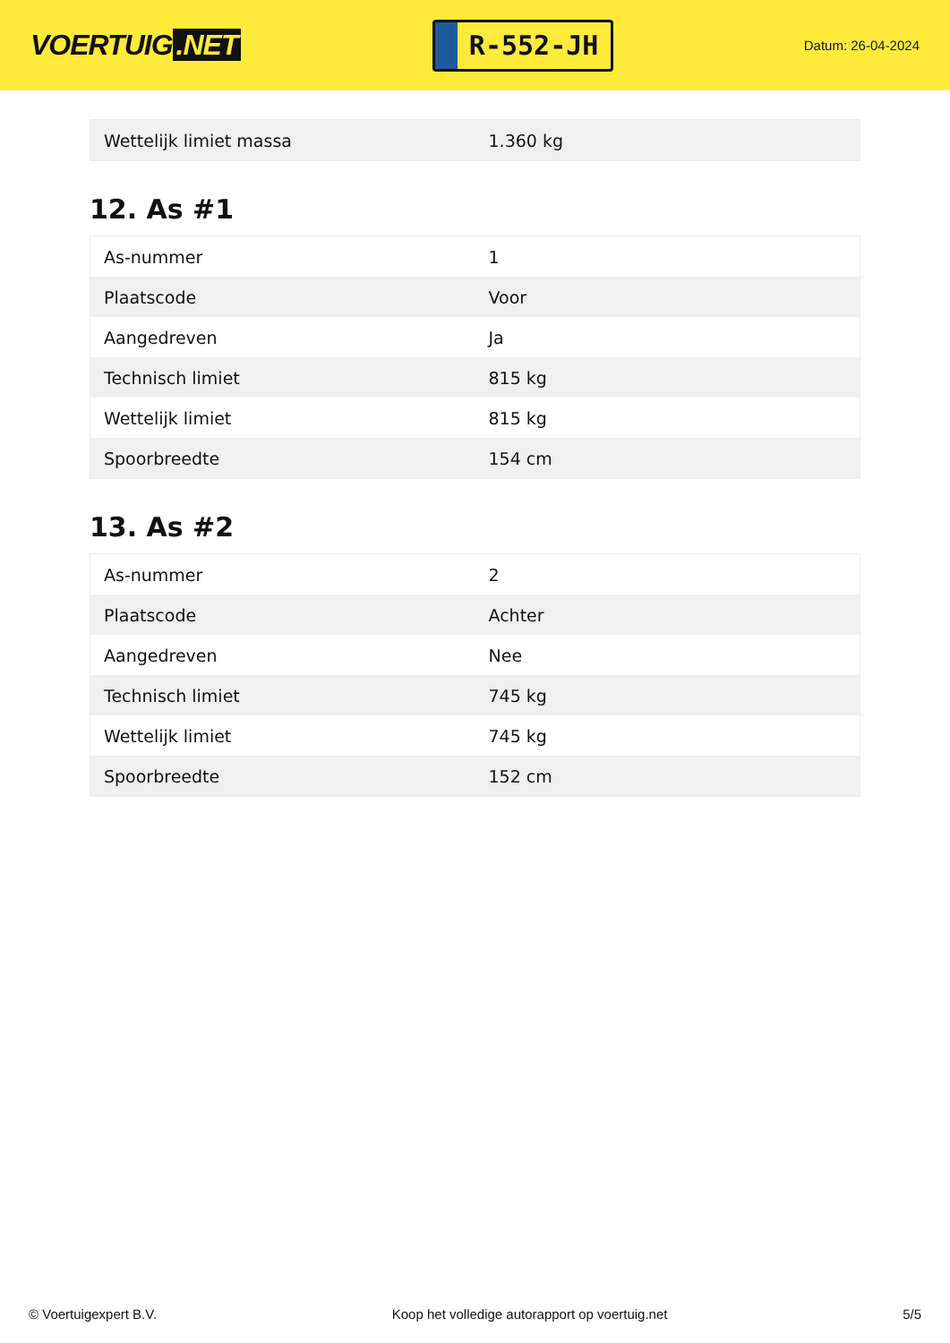VOERTUIG.NET
R-552-JH
Datum: 26-04-2024
| Wettelijk limiet massa | 1.360 kg |
12. As #1
| As-nummer | 1 |
| Plaatscode | Voor |
| Aangedreven | Ja |
| Technisch limiet | 815 kg |
| Wettelijk limiet | 815 kg |
| Spoorbreedte | 154 cm |
13. As #2
| As-nummer | 2 |
| Plaatscode | Achter |
| Aangedreven | Nee |
| Technisch limiet | 745 kg |
| Wettelijk limiet | 745 kg |
| Spoorbreedte | 152 cm |
© Voertuigexpert B.V. Koop het volledige autorapport op voertuig.net 5/5